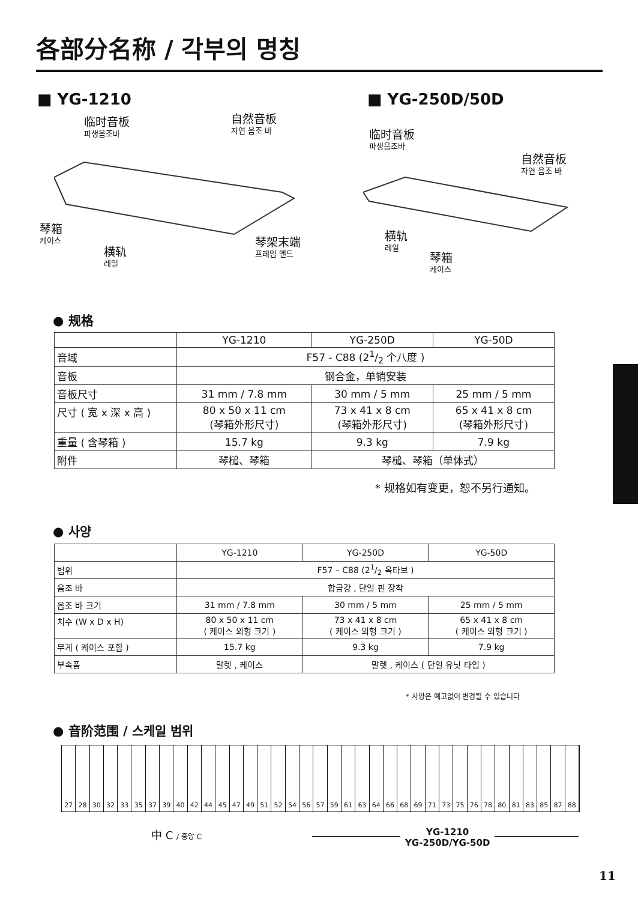各部分名称 / 각부의 명칭
■ YG-1210 ■ YG-250D/50D
临时音板
파생음조바
自然音板
자연 음조 바
琴箱
케이스
横轨
레일
琴架末端
프레임 엔드
临时音板
파생음조바
自然音板
자연 음조 바
横轨
레일
琴箱
케이스
● 规格
| | YG-1210 | YG-250D | YG-50D |
| --- | --- | --- | --- |
| 音域 | F57 - C88 (21/2 个八度 ) | | |
| 音板 | 钢合金，单销安装 | | |
| 音板尺寸 | 31 mm / 7.8 mm | 30 mm / 5 mm | 25 mm / 5 mm |
| 尺寸 ( 宽 x 深 x 高 ) | 80 x 50 x 11 cm (琴箱外形尺寸) | 73 x 41 x 8 cm (琴箱外形尺寸) | 65 x 41 x 8 cm (琴箱外形尺寸) |
| 重量 ( 含琴箱 ) | 15.7 kg | 9.3 kg | 7.9 kg |
| 附件 | 琴槌、琴箱 | 琴槌、琴箱（单体式） | |
* 规格如有变更，恕不另行通知。
● 사양
| | YG-1210 | YG-250D | YG-50D |
| --- | --- | --- | --- |
| 범위 | F57 – C88 (21/2 옥타브 ) | | |
| 음조 바 | 합금강 , 단일 핀 장착 | | |
| 음조 바 크기 | 31 mm / 7.8 mm | 30 mm / 5 mm | 25 mm / 5 mm |
| 치수 (W x D x H) | 80 x 50 x 11 cm ( 케이스 외형 크기 ) | 73 x 41 x 8 cm ( 케이스 외형 크기 ) | 65 x 41 x 8 cm ( 케이스 외형 크기 ) |
| 무게 ( 케이스 포함 ) | 15.7 kg | 9.3 kg | 7.9 kg |
| 부속품 | 말렛 , 케이스 | 말렛 , 케이스 ( 단일 유닛 타입 ) | |
* 사양은 예고없이 변경될 수 있습니다
● 音阶范围 / 스케일 범위
27 28 30 32 33 35 37 39 40 42 44 45 47 49 51 52 54 56 57 59 61 63 64 66 68 69 71 73 75 76 78 80 81 83 85 87 88
中 C / 중앙 C
YG-1210
YG-250D/YG-50D
11